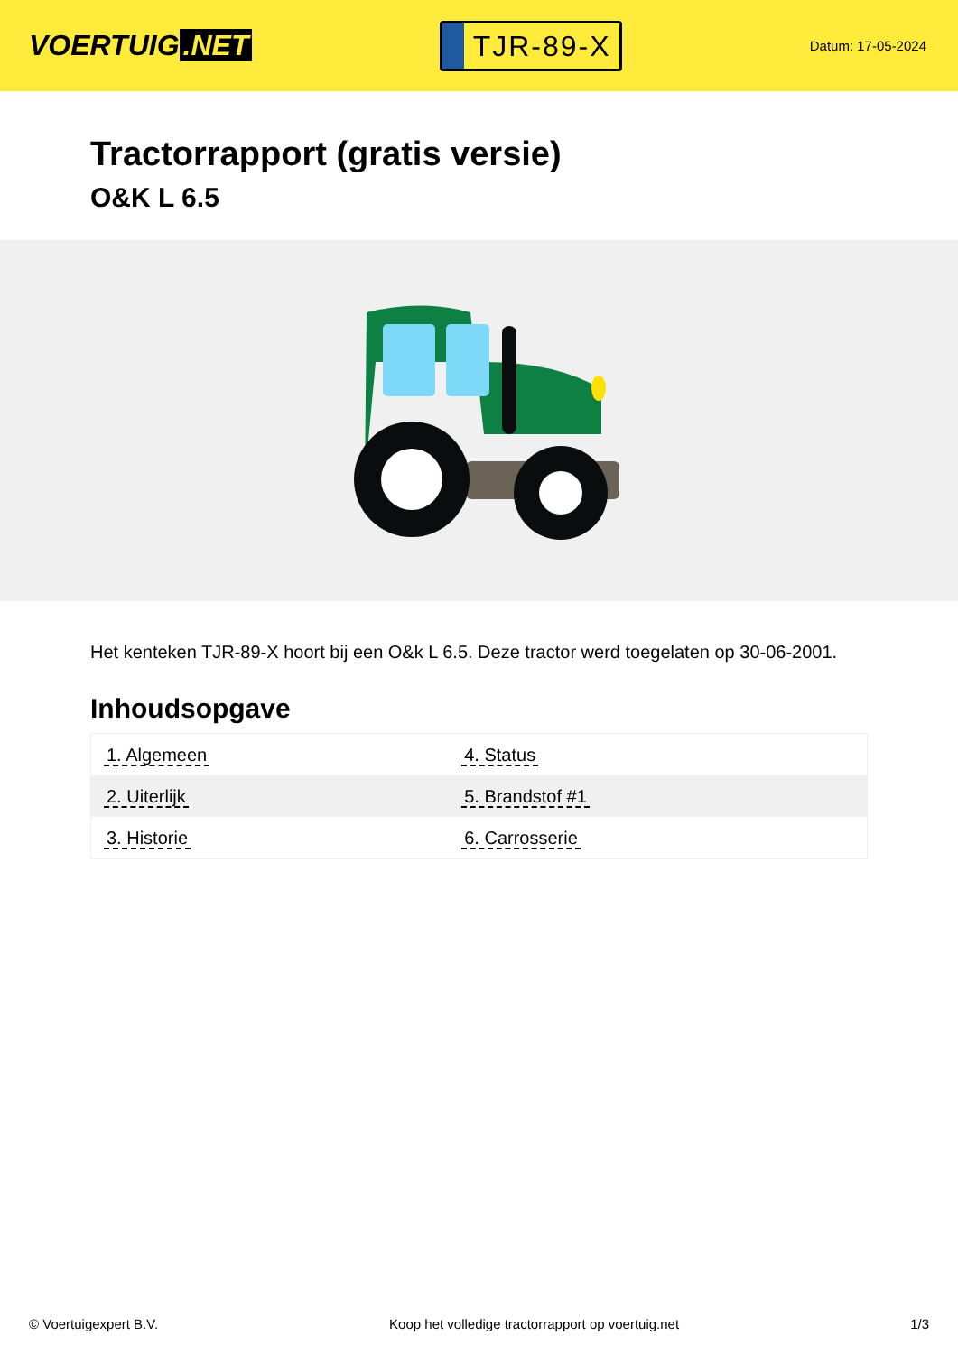VOERTUIG.NET
TJR-89-X
Datum: 17-05-2024
Tractorrapport (gratis versie)
O&K L 6.5
Het kenteken TJR-89-X hoort bij een O&k L 6.5. Deze tractor werd toegelaten op 30-06-2001.
Inhoudsopgave
| 1. Algemeen | 4. Status |
| 2. Uiterlijk | 5. Brandstof #1 |
| 3. Historie | 6. Carrosserie |
© Voertuigexpert B.V. Koop het volledige tractorrapport op voertuig.net
1/3